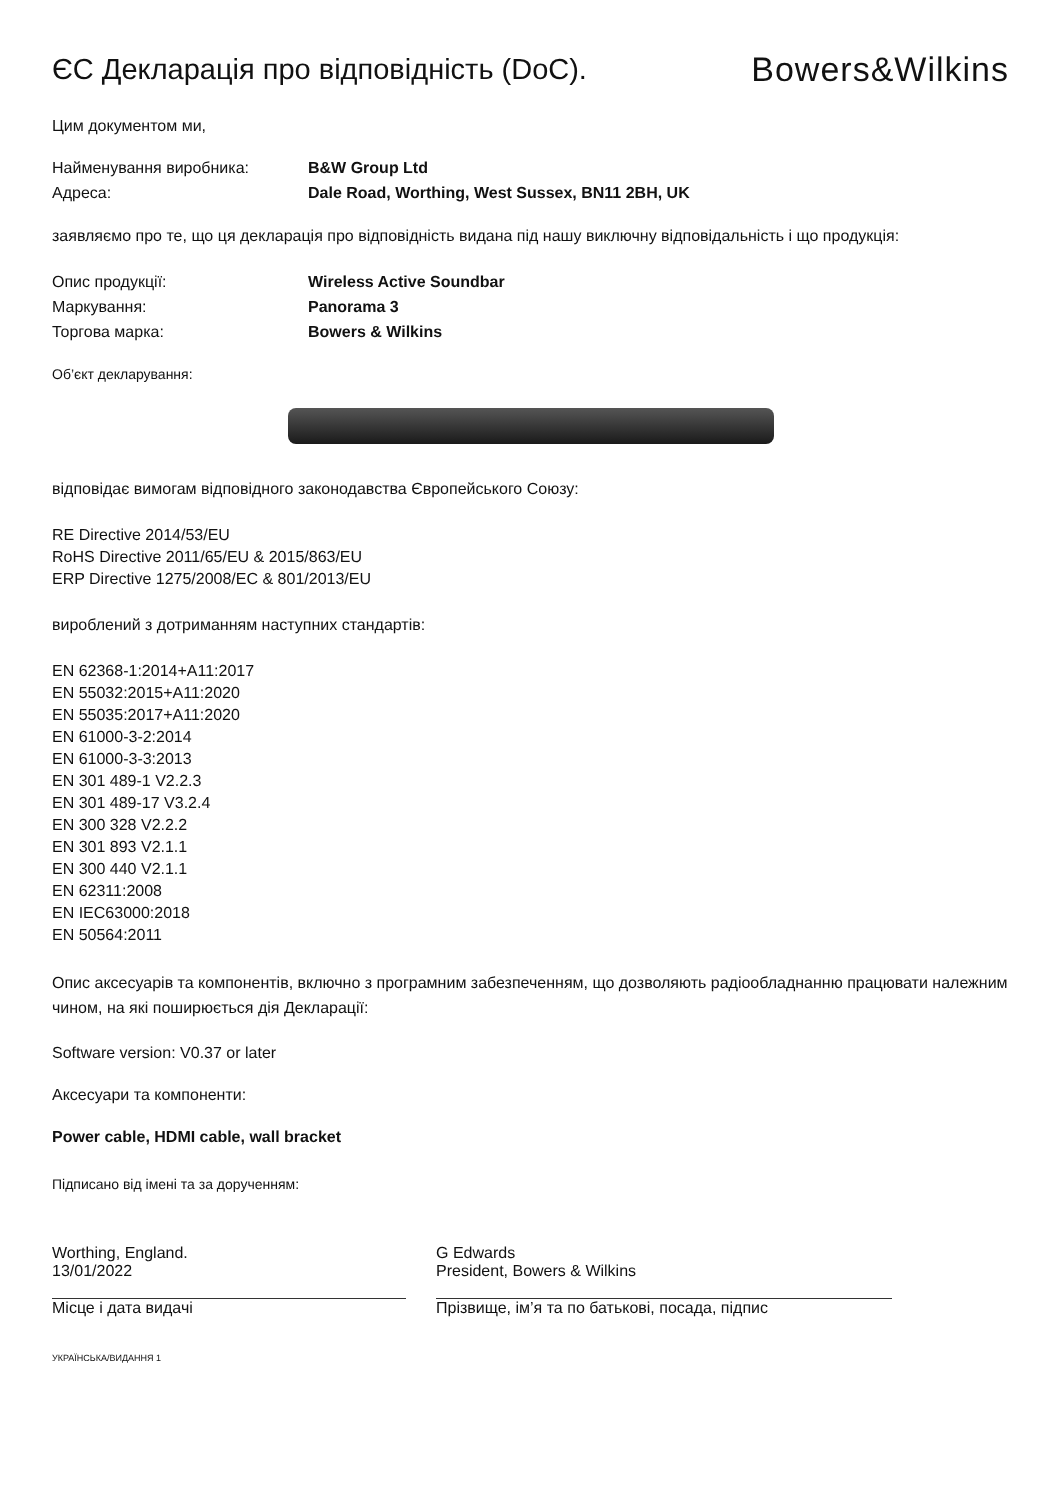ЄС Декларація про відповідність (DoC).
Bowers&Wilkins
Цим документом ми,
Найменування виробника: B&W Group Ltd
Адреса: Dale Road, Worthing, West Sussex, BN11 2BH, UK
заявляємо про те, що ця декларація про відповідність видана під нашу виключну відповідальність і що продукція:
Опис продукції: Wireless Active Soundbar
Маркування: Panorama 3
Торгова марка: Bowers & Wilkins
Об’єкт декларування:
відповідає вимогам відповідного законодавства Європейського Союзу:
RE Directive 2014/53/EU
RoHS Directive 2011/65/EU & 2015/863/EU
ERP Directive 1275/2008/EC & 801/2013/EU
вироблений з дотриманням наступних стандартів:
EN 62368-1:2014+A11:2017
EN 55032:2015+A11:2020
EN 55035:2017+A11:2020
EN 61000-3-2:2014
EN 61000-3-3:2013
EN 301 489-1 V2.2.3
EN 301 489-17 V3.2.4
EN 300 328 V2.2.2
EN 301 893 V2.1.1
EN 300 440 V2.1.1
EN 62311:2008
EN IEC63000:2018
EN 50564:2011
Опис аксесуарів та компонентів, включно з програмним забезпеченням, що дозволяють радіообладнанню працювати належним чином, на які поширюється дія Декларації:
Software version: V0.37 or later
Аксесуари та компоненти:
Power cable, HDMI cable, wall bracket
Підписано від імені та за дорученням:
Worthing, England.
13/01/2022
Місце і дата видачі
G Edwards
President, Bowers & Wilkins
Прізвище, ім’я та по батькові, посада, підпис
УКРАЇНСЬКА/ВИДАННЯ 1